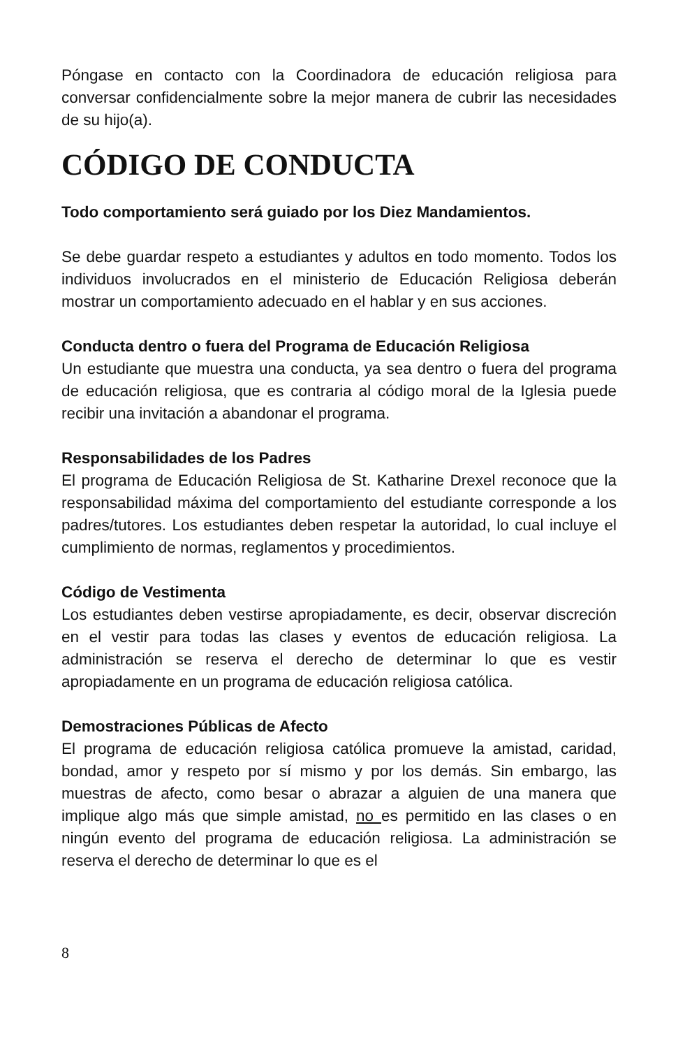Póngase en contacto con la Coordinadora de educación religiosa para conversar confidencialmente sobre la mejor manera de cubrir las necesidades de su hijo(a).
CÓDIGO DE CONDUCTA
Todo comportamiento será guiado por los Diez Mandamientos.
Se debe guardar respeto a estudiantes y adultos en todo momento. Todos los individuos involucrados en el ministerio de Educación Religiosa deberán mostrar un comportamiento adecuado en el hablar y en sus acciones.
Conducta dentro o fuera del Programa de Educación Religiosa
Un estudiante que muestra una conducta, ya sea dentro o fuera del programa de educación religiosa, que es contraria al código moral de la Iglesia puede recibir una invitación a abandonar el programa.
Responsabilidades de los Padres
El programa de Educación Religiosa de St. Katharine Drexel reconoce que la responsabilidad máxima del comportamiento del estudiante corresponde a los padres/tutores. Los estudiantes deben respetar la autoridad, lo cual incluye el cumplimiento de normas, reglamentos y procedimientos.
Código de Vestimenta
Los estudiantes deben vestirse apropiadamente, es decir, observar discreción en el vestir para todas las clases y eventos de educación religiosa. La administración se reserva el derecho de determinar lo que es vestir apropiadamente en un programa de educación religiosa católica.
Demostraciones Públicas de Afecto
El programa de educación religiosa católica promueve la amistad, caridad, bondad, amor y respeto por sí mismo y por los demás. Sin embargo, las muestras de afecto, como besar o abrazar a alguien de una manera que implique algo más que simple amistad, no es permitido en las clases o en ningún evento del programa de educación religiosa. La administración se reserva el derecho de determinar lo que es el
8